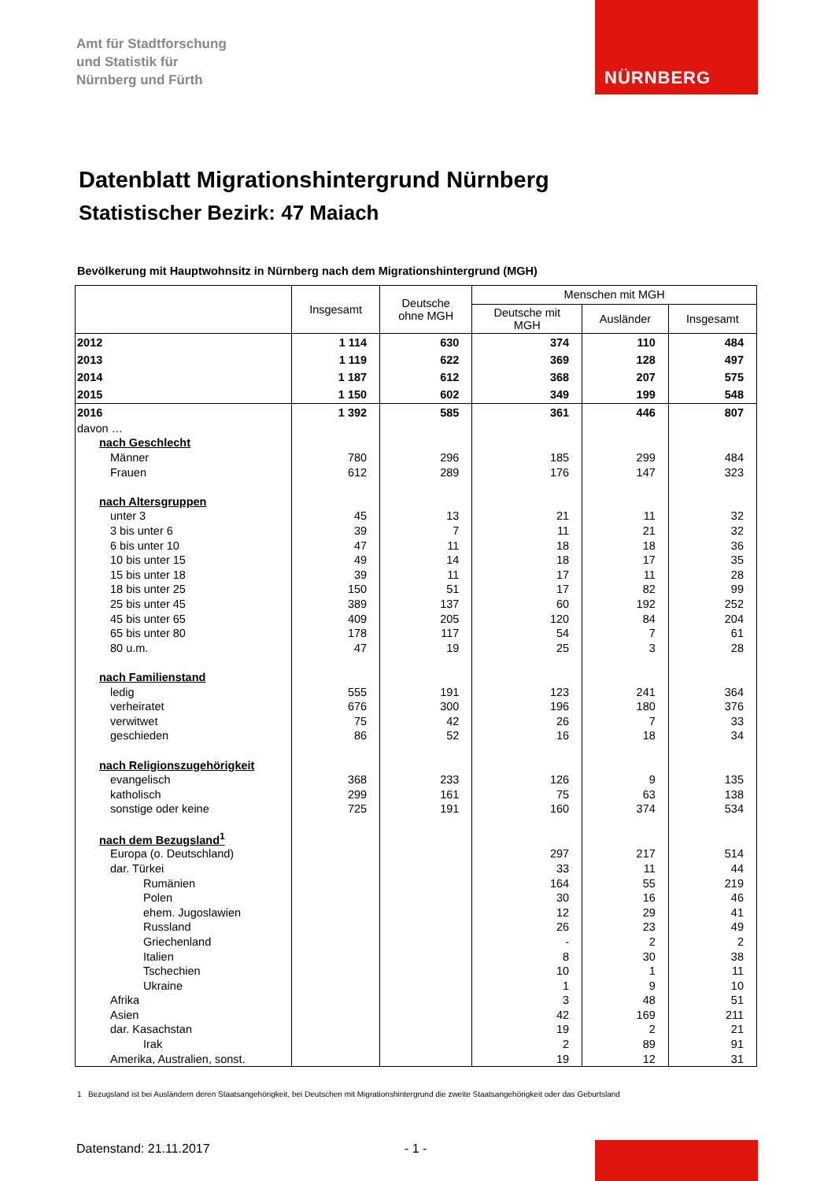Amt für Stadtforschung
und Statistik für
Nürnberg und Fürth
NÜRNBERG
Datenblatt Migrationshintergrund Nürnberg
Statistischer Bezirk: 47 Maiach
Bevölkerung mit Hauptwohnsitz in Nürnberg nach dem Migrationshintergrund (MGH)
| | Insgesamt | Deutsche ohne MGH | Menschen mit MGH | | |
| --- | --- | --- | --- | --- | --- |
| | | | Deutsche mit MGH | Ausländer | Insgesamt |
| 2012 | 1 114 | 630 | 374 | 110 | 484 |
| 2013 | 1 119 | 622 | 369 | 128 | 497 |
| 2014 | 1 187 | 612 | 368 | 207 | 575 |
| 2015 | 1 150 | 602 | 349 | 199 | 548 |
| 2016 | 1 392 | 585 | 361 | 446 | 807 |
| davon … | | | | | |
| nach Geschlecht | | | | | |
| Männer | 780 | 296 | 185 | 299 | 484 |
| Frauen | 612 | 289 | 176 | 147 | 323 |
| nach Altersgruppen | | | | | |
| unter 3 | 45 | 13 | 21 | 11 | 32 |
| 3 bis unter 6 | 39 | 7 | 11 | 21 | 32 |
| 6 bis unter 10 | 47 | 11 | 18 | 18 | 36 |
| 10 bis unter 15 | 49 | 14 | 18 | 17 | 35 |
| 15 bis unter 18 | 39 | 11 | 17 | 11 | 28 |
| 18 bis unter 25 | 150 | 51 | 17 | 82 | 99 |
| 25 bis unter 45 | 389 | 137 | 60 | 192 | 252 |
| 45 bis unter 65 | 409 | 205 | 120 | 84 | 204 |
| 65 bis unter 80 | 178 | 117 | 54 | 7 | 61 |
| 80 u.m. | 47 | 19 | 25 | 3 | 28 |
| nach Familienstand | | | | | |
| ledig | 555 | 191 | 123 | 241 | 364 |
| verheiratet | 676 | 300 | 196 | 180 | 376 |
| verwitwet | 75 | 42 | 26 | 7 | 33 |
| geschieden | 86 | 52 | 16 | 18 | 34 |
| nach Religionszugehörigkeit | | | | | |
| evangelisch | 368 | 233 | 126 | 9 | 135 |
| katholisch | 299 | 161 | 75 | 63 | 138 |
| sonstige oder keine | 725 | 191 | 160 | 374 | 534 |
| nach dem Bezugsland<sup>1</sup> | | | | | |
| Europa (o. Deutschland) | | | 297 | 217 | 514 |
| dar. Türkei | | | 33 | 11 | 44 |
| Rumänien | | | 164 | 55 | 219 |
| Polen | | | 30 | 16 | 46 |
| ehem. Jugoslawien | | | 12 | 29 | 41 |
| Russland | | | 26 | 23 | 49 |
| Griechenland | | | - | 2 | 2 |
| Italien | | | 8 | 30 | 38 |
| Tschechien | | | 10 | 1 | 11 |
| Ukraine | | | 1 | 9 | 10 |
| Afrika | | | 3 | 48 | 51 |
| Asien | | | 42 | 169 | 211 |
| dar. Kasachstan | | | 19 | 2 | 21 |
| Irak | | | 2 | 89 | 91 |
| Amerika, Australien, sonst. | | | 19 | 12 | 31 |
1 Bezugsland ist bei Ausländern deren Staatsangehörigkeit, bei Deutschen mit Migrationshintergrund die zweite Staatsangehörigkeit oder das Geburtsland
Datenstand: 21.11.2017 - 1 -